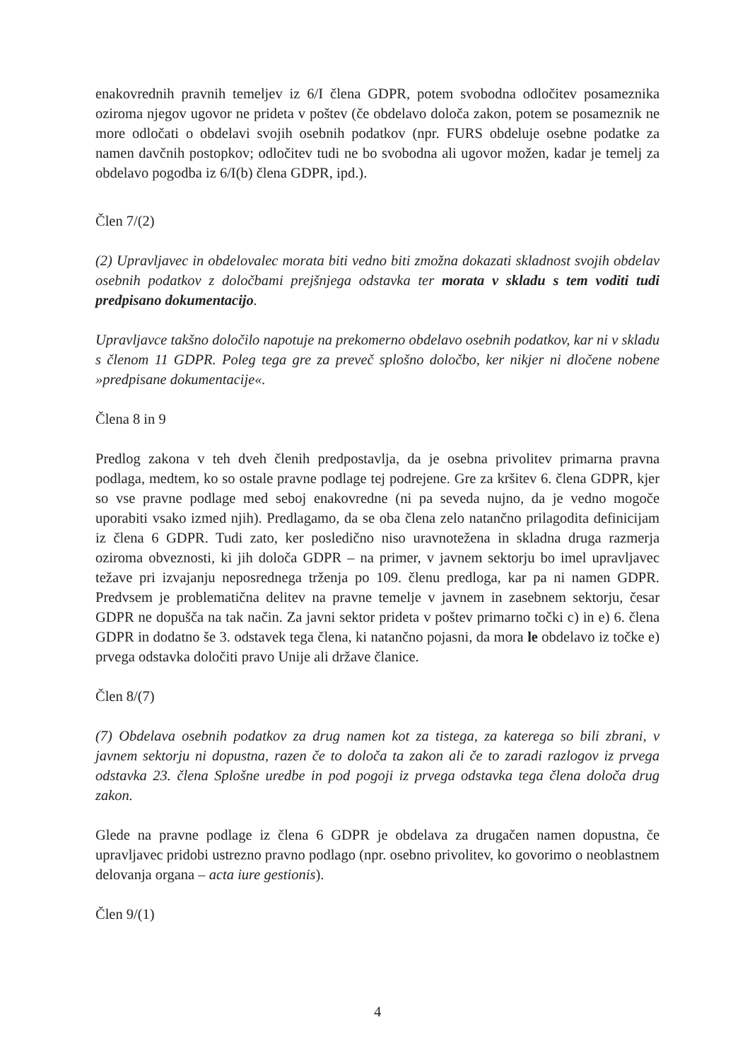enakovrednih pravnih temeljev iz 6/I člena GDPR, potem svobodna odločitev posameznika oziroma njegov ugovor ne prideta v poštev (če obdelavo določa zakon, potem se posameznik ne more odločati o obdelavi svojih osebnih podatkov (npr. FURS obdeluje osebne podatke za namen davčnih postopkov; odločitev tudi ne bo svobodna ali ugovor možen, kadar je temelj za obdelavo pogodba iz 6/I(b) člena GDPR, ipd.).
Člen 7/(2)
(2) Upravljavec in obdelovalec morata biti vedno biti zmožna dokazati skladnost svojih obdelav osebnih podatkov z določbami prejšnjega odstavka ter morata v skladu s tem voditi tudi predpisano dokumentacijo.
Upravljavce takšno določilo napotuje na prekomerno obdelavo osebnih podatkov, kar ni v skladu s členom 11 GDPR. Poleg tega gre za preveč splošno določbo, ker nikjer ni dločene nobene »predpisane dokumentacije«.
Člena 8 in 9
Predlog zakona v teh dveh členih predpostavlja, da je osebna privolitev primarna pravna podlaga, medtem, ko so ostale pravne podlage tej podrejene. Gre za kršitev 6. člena GDPR, kjer so vse pravne podlage med seboj enakovredne (ni pa seveda nujno, da je vedno mogoče uporabiti vsako izmed njih). Predlagamo, da se oba člena zelo natančno prilagodita definicijam iz člena 6 GDPR. Tudi zato, ker posledično niso uravnotežena in skladna druga razmerja oziroma obveznosti, ki jih določa GDPR – na primer, v javnem sektorju bo imel upravljavec težave pri izvajanju neposrednega trženja po 109. členu predloga, kar pa ni namen GDPR. Predvsem je problematična delitev na pravne temelje v javnem in zasebnem sektorju, česar GDPR ne dopušča na tak način. Za javni sektor prideta v poštev primarno točki c) in e) 6. člena GDPR in dodatno še 3. odstavek tega člena, ki natančno pojasni, da mora le obdelavo iz točke e) prvega odstavka določiti pravo Unije ali države članice.
Člen 8/(7)
(7) Obdelava osebnih podatkov za drug namen kot za tistega, za katerega so bili zbrani, v javnem sektorju ni dopustna, razen če to določa ta zakon ali če to zaradi razlogov iz prvega odstavka 23. člena Splošne uredbe in pod pogoji iz prvega odstavka tega člena določa drug zakon.
Glede na pravne podlage iz člena 6 GDPR je obdelava za drugačen namen dopustna, če upravljavec pridobi ustrezno pravno podlago (npr. osebno privolitev, ko govorimo o neoblastnem delovanja organa – acta iure gestionis).
Člen 9/(1)
4